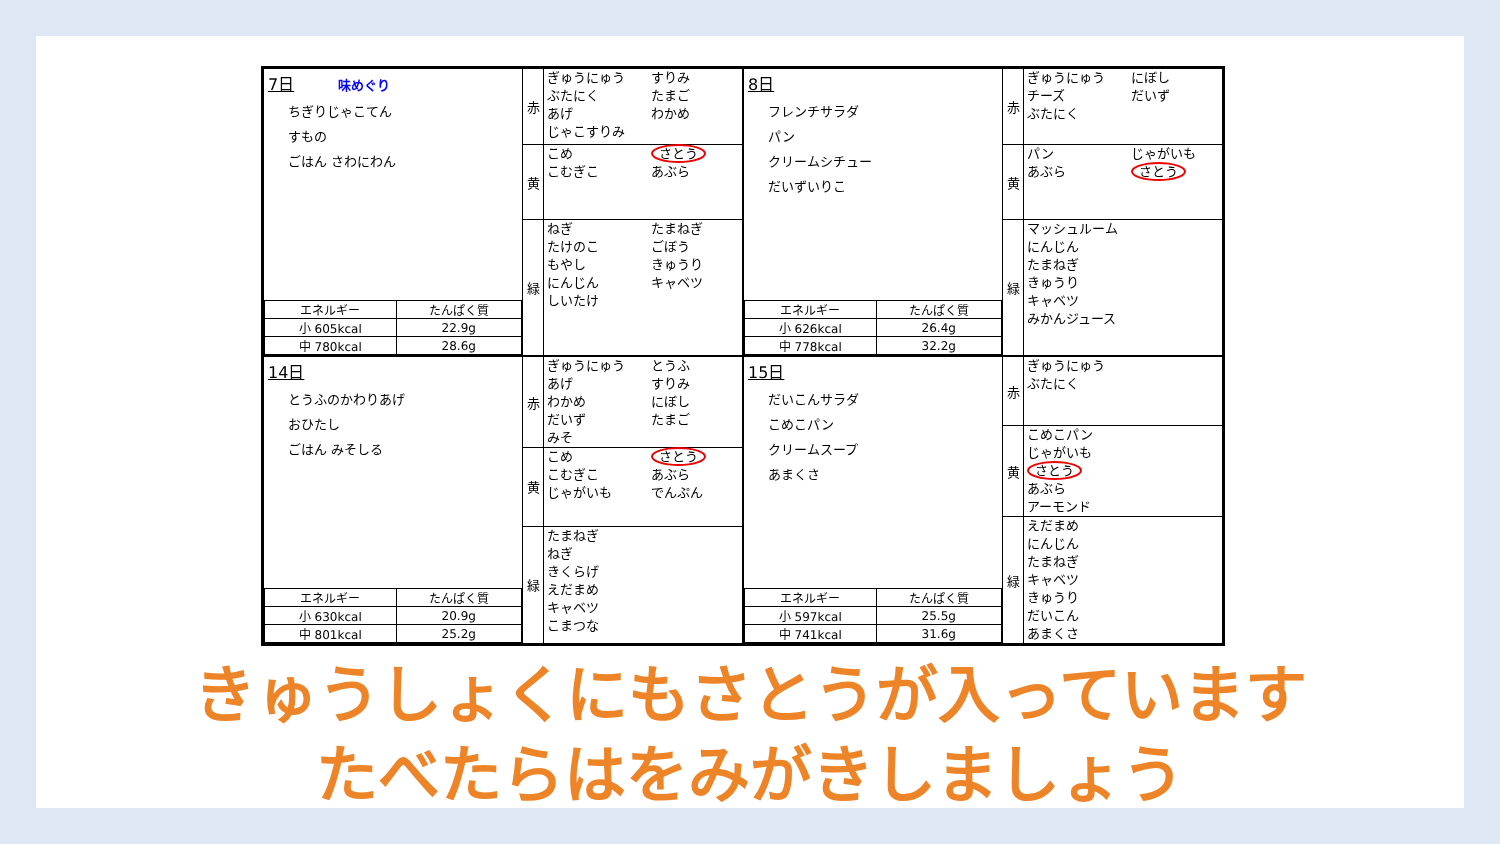7日 味めぐり
ちぎりじゃこてん
すもの
ごはん さわにわん
| エネルギー | たんぱく質 |
| --- | --- |
| 小 605kcal | 22.9g |
| 中 780kcal | 28.6g |
赤
ぎゅうにゅう
ぶたにく
あげ
じゃこすりみ
すりみ
たまご
わかめ
黄
こめ
こむぎこ
さとう
あぶら
緑
ねぎ
たけのこ
もやし
にんじん
しいたけ
たまねぎ
ごぼう
きゅうり
キャベツ
8日
フレンチサラダ
パン
クリームシチュー
だいずいりこ
| エネルギー | たんぱく質 |
| --- | --- |
| 小 626kcal | 26.4g |
| 中 778kcal | 32.2g |
赤
ぎゅうにゅう
チーズ
ぶたにく
にぼし
だいず
黄
パン
あぶら
じゃがいも
さとう
緑
マッシュルーム
にんじん
たまねぎ
きゅうり
キャベツ
みかんジュース
14日
とうふのかわりあげ
おひたし
ごはん みそしる
| エネルギー | たんぱく質 |
| --- | --- |
| 小 630kcal | 20.9g |
| 中 801kcal | 25.2g |
赤
ぎゅうにゅう
あげ
わかめ
だいず
みそ
とうふ
すりみ
にぼし
たまご
黄
こめ
こむぎこ
じゃがいも
さとう
あぶら
でんぷん
緑
たまねぎ
ねぎ
きくらげ
えだまめ
キャベツ
こまつな
15日
だいこんサラダ
こめこパン
クリームスープ
あまくさ
| エネルギー | たんぱく質 |
| --- | --- |
| 小 597kcal | 25.5g |
| 中 741kcal | 31.6g |
赤
ぎゅうにゅう
ぶたにく
黄
こめこパン
じゃがいも
さとう
あぶら
アーモンド
緑
えだまめ
にんじん
たまねぎ
キャベツ
きゅうり
だいこん
あまくさ
きゅうしょくにもさとうが入っています
たべたらはをみがきしましょう